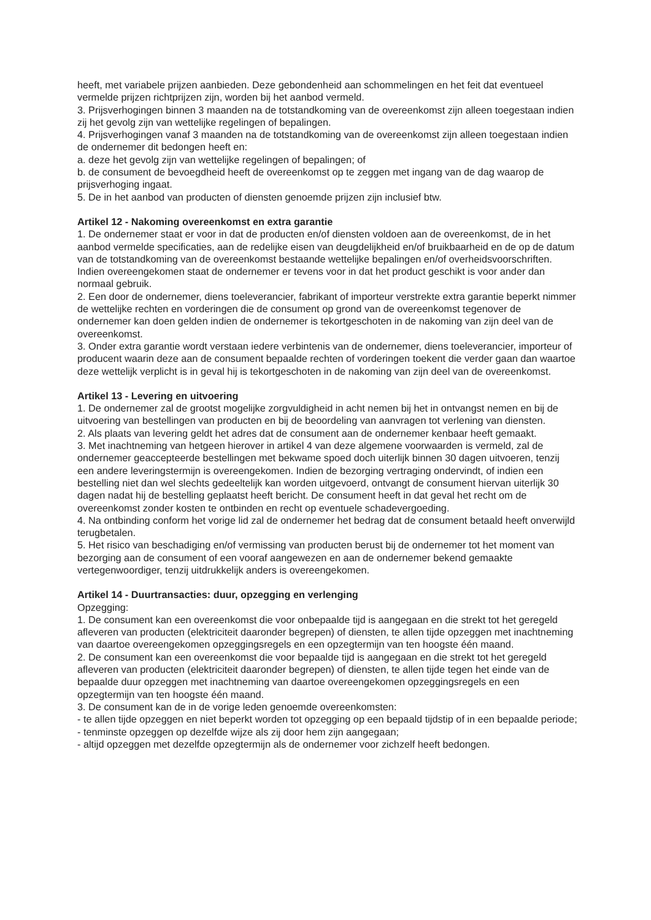heeft, met variabele prijzen aanbieden. Deze gebondenheid aan schommelingen en het feit dat eventueel vermelde prijzen richtprijzen zijn, worden bij het aanbod vermeld.
3. Prijsverhogingen binnen 3 maanden na de totstandkoming van de overeenkomst zijn alleen toegestaan indien zij het gevolg zijn van wettelijke regelingen of bepalingen.
4. Prijsverhogingen vanaf 3 maanden na de totstandkoming van de overeenkomst zijn alleen toegestaan indien de ondernemer dit bedongen heeft en:
a. deze het gevolg zijn van wettelijke regelingen of bepalingen; of
b. de consument de bevoegdheid heeft de overeenkomst op te zeggen met ingang van de dag waarop de prijsverhoging ingaat.
5. De in het aanbod van producten of diensten genoemde prijzen zijn inclusief btw.
Artikel 12 - Nakoming overeenkomst en extra garantie
1. De ondernemer staat er voor in dat de producten en/of diensten voldoen aan de overeenkomst, de in het aanbod vermelde specificaties, aan de redelijke eisen van deugdelijkheid en/of bruikbaarheid en de op de datum van de totstandkoming van de overeenkomst bestaande wettelijke bepalingen en/of overheidsvoorschriften. Indien overeengekomen staat de ondernemer er tevens voor in dat het product geschikt is voor ander dan normaal gebruik.
2. Een door de ondernemer, diens toeleverancier, fabrikant of importeur verstrekte extra garantie beperkt nimmer de wettelijke rechten en vorderingen die de consument op grond van de overeenkomst tegenover de ondernemer kan doen gelden indien de ondernemer is tekortgeschoten in de nakoming van zijn deel van de overeenkomst.
3. Onder extra garantie wordt verstaan iedere verbintenis van de ondernemer, diens toeleverancier, importeur of producent waarin deze aan de consument bepaalde rechten of vorderingen toekent die verder gaan dan waartoe deze wettelijk verplicht is in geval hij is tekortgeschoten in de nakoming van zijn deel van de overeenkomst.
Artikel 13 - Levering en uitvoering
1. De ondernemer zal de grootst mogelijke zorgvuldigheid in acht nemen bij het in ontvangst nemen en bij de uitvoering van bestellingen van producten en bij de beoordeling van aanvragen tot verlening van diensten.
2. Als plaats van levering geldt het adres dat de consument aan de ondernemer kenbaar heeft gemaakt.
3. Met inachtneming van hetgeen hierover in artikel 4 van deze algemene voorwaarden is vermeld, zal de ondernemer geaccepteerde bestellingen met bekwame spoed doch uiterlijk binnen 30 dagen uitvoeren, tenzij een andere leveringstermijn is overeengekomen. Indien de bezorging vertraging ondervindt, of indien een bestelling niet dan wel slechts gedeeltelijk kan worden uitgevoerd, ontvangt de consument hiervan uiterlijk 30 dagen nadat hij de bestelling geplaatst heeft bericht. De consument heeft in dat geval het recht om de overeenkomst zonder kosten te ontbinden en recht op eventuele schadevergoeding.
4. Na ontbinding conform het vorige lid zal de ondernemer het bedrag dat de consument betaald heeft onverwijld terugbetalen.
5. Het risico van beschadiging en/of vermissing van producten berust bij de ondernemer tot het moment van bezorging aan de consument of een vooraf aangewezen en aan de ondernemer bekend gemaakte vertegenwoordiger, tenzij uitdrukkelijk anders is overeengekomen.
Artikel 14 - Duurtransacties: duur, opzegging en verlenging
Opzegging:
1. De consument kan een overeenkomst die voor onbepaalde tijd is aangegaan en die strekt tot het geregeld afleveren van producten (elektriciteit daaronder begrepen) of diensten, te allen tijde opzeggen met inachtneming van daartoe overeengekomen opzeggingsregels en een opzegtermijn van ten hoogste één maand.
2. De consument kan een overeenkomst die voor bepaalde tijd is aangegaan en die strekt tot het geregeld afleveren van producten (elektriciteit daaronder begrepen) of diensten, te allen tijde tegen het einde van de bepaalde duur opzeggen met inachtneming van daartoe overeengekomen opzeggingsregels en een opzegtermijn van ten hoogste één maand.
3. De consument kan de in de vorige leden genoemde overeenkomsten:
- te allen tijde opzeggen en niet beperkt worden tot opzegging op een bepaald tijdstip of in een bepaalde periode;
- tenminste opzeggen op dezelfde wijze als zij door hem zijn aangegaan;
- altijd opzeggen met dezelfde opzegtermijn als de ondernemer voor zichzelf heeft bedongen.